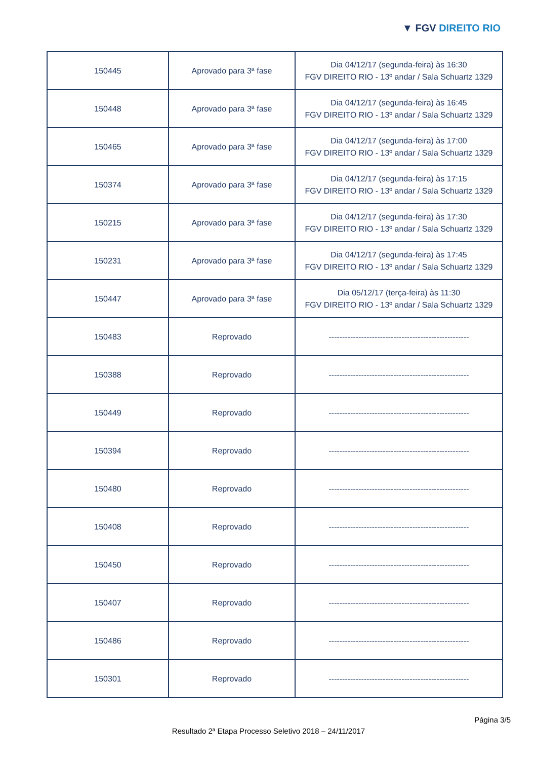▼ FGV DIREITO RIO
| 150445 | Aprovado para 3ª fase | Dia 04/12/17 (segunda-feira) às 16:30 FGV DIREITO RIO - 13º andar / Sala Schuartz 1329 |
| 150448 | Aprovado para 3ª fase | Dia 04/12/17 (segunda-feira) às 16:45 FGV DIREITO RIO - 13º andar / Sala Schuartz 1329 |
| 150465 | Aprovado para 3ª fase | Dia 04/12/17 (segunda-feira) às 17:00 FGV DIREITO RIO - 13º andar / Sala Schuartz 1329 |
| 150374 | Aprovado para 3ª fase | Dia 04/12/17 (segunda-feira) às 17:15 FGV DIREITO RIO - 13º andar / Sala Schuartz 1329 |
| 150215 | Aprovado para 3ª fase | Dia 04/12/17 (segunda-feira) às 17:30 FGV DIREITO RIO - 13º andar / Sala Schuartz 1329 |
| 150231 | Aprovado para 3ª fase | Dia 04/12/17 (segunda-feira) às 17:45 FGV DIREITO RIO - 13º andar / Sala Schuartz 1329 |
| 150447 | Aprovado para 3ª fase | Dia 05/12/17 (terça-feira) às 11:30 FGV DIREITO RIO - 13º andar / Sala Schuartz 1329 |
| 150483 | Reprovado | ---------------------------------------------------- |
| 150388 | Reprovado | ---------------------------------------------------- |
| 150449 | Reprovado | ---------------------------------------------------- |
| 150394 | Reprovado | ---------------------------------------------------- |
| 150480 | Reprovado | ---------------------------------------------------- |
| 150408 | Reprovado | ---------------------------------------------------- |
| 150450 | Reprovado | ---------------------------------------------------- |
| 150407 | Reprovado | ---------------------------------------------------- |
| 150486 | Reprovado | ---------------------------------------------------- |
| 150301 | Reprovado | ---------------------------------------------------- |
Página 3/5
Resultado 2ª Etapa Processo Seletivo 2018 – 24/11/2017